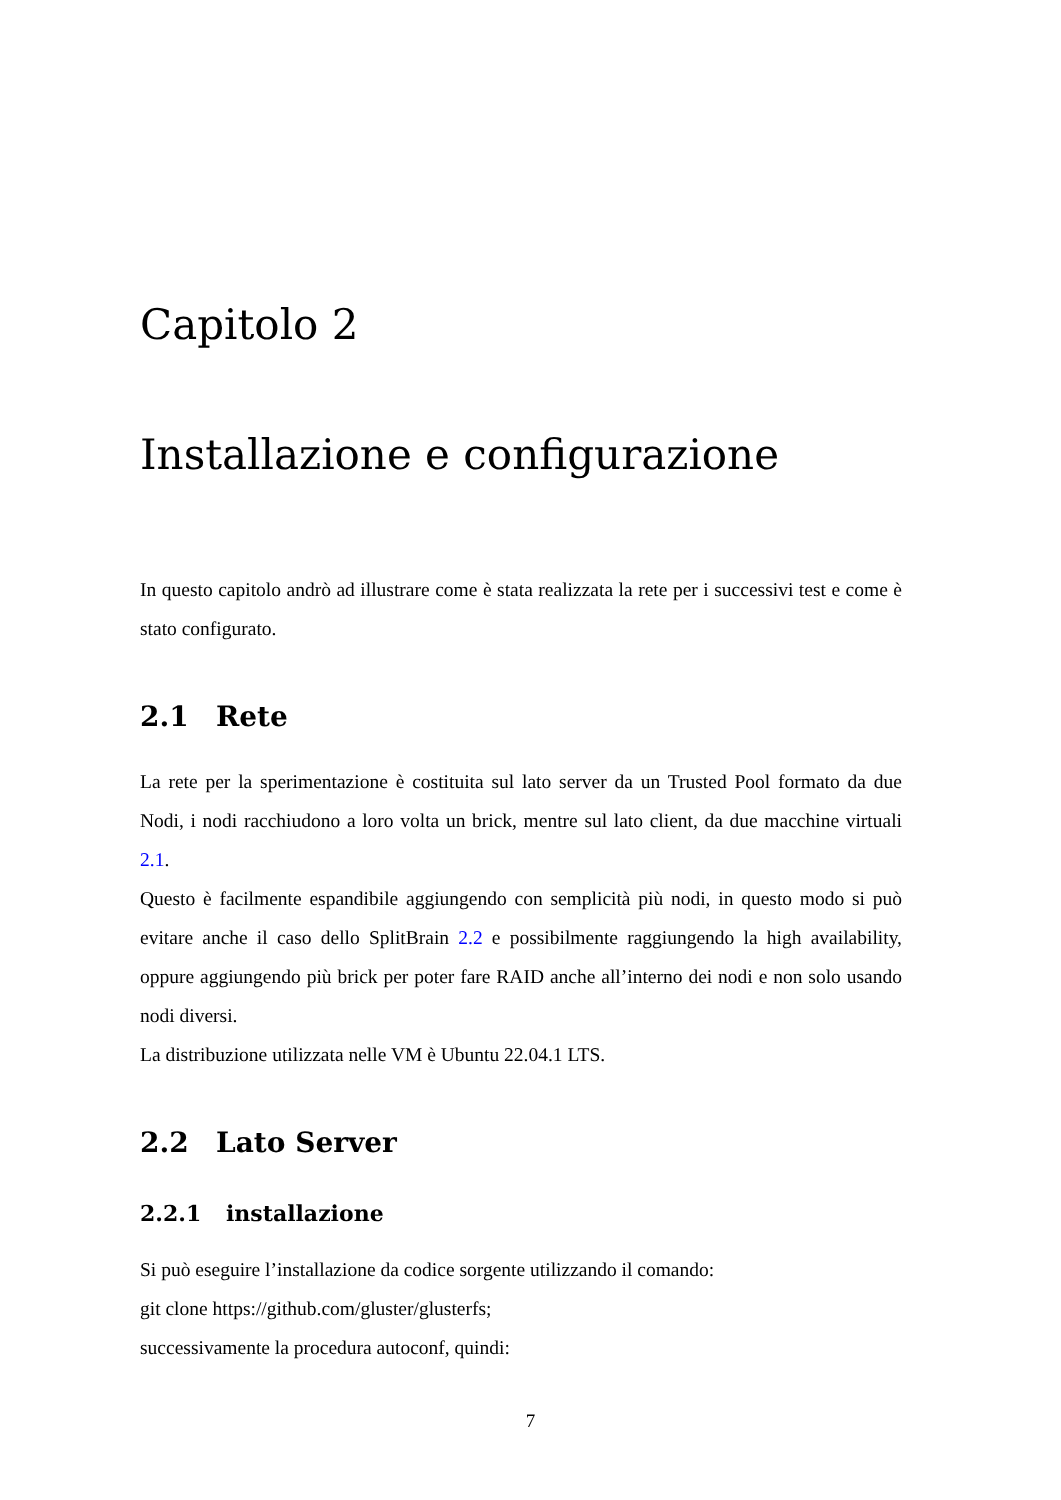Capitolo 2
Installazione e configurazione
In questo capitolo andrò ad illustrare come è stata realizzata la rete per i successivi test e come è stato configurato.
2.1 Rete
La rete per la sperimentazione è costituita sul lato server da un Trusted Pool formato da due Nodi, i nodi racchiudono a loro volta un brick, mentre sul lato client, da due macchine virtuali 2.1.
Questo è facilmente espandibile aggiungendo con semplicità più nodi, in questo modo si può evitare anche il caso dello SplitBrain 2.2 e possibilmente raggiungendo la high availability, oppure aggiungendo più brick per poter fare RAID anche all’interno dei nodi e non solo usando nodi diversi.
La distribuzione utilizzata nelle VM è Ubuntu 22.04.1 LTS.
2.2 Lato Server
2.2.1 installazione
Si può eseguire l’installazione da codice sorgente utilizzando il comando:
git clone https://github.com/gluster/glusterfs;
successivamente la procedura autoconf, quindi:
7